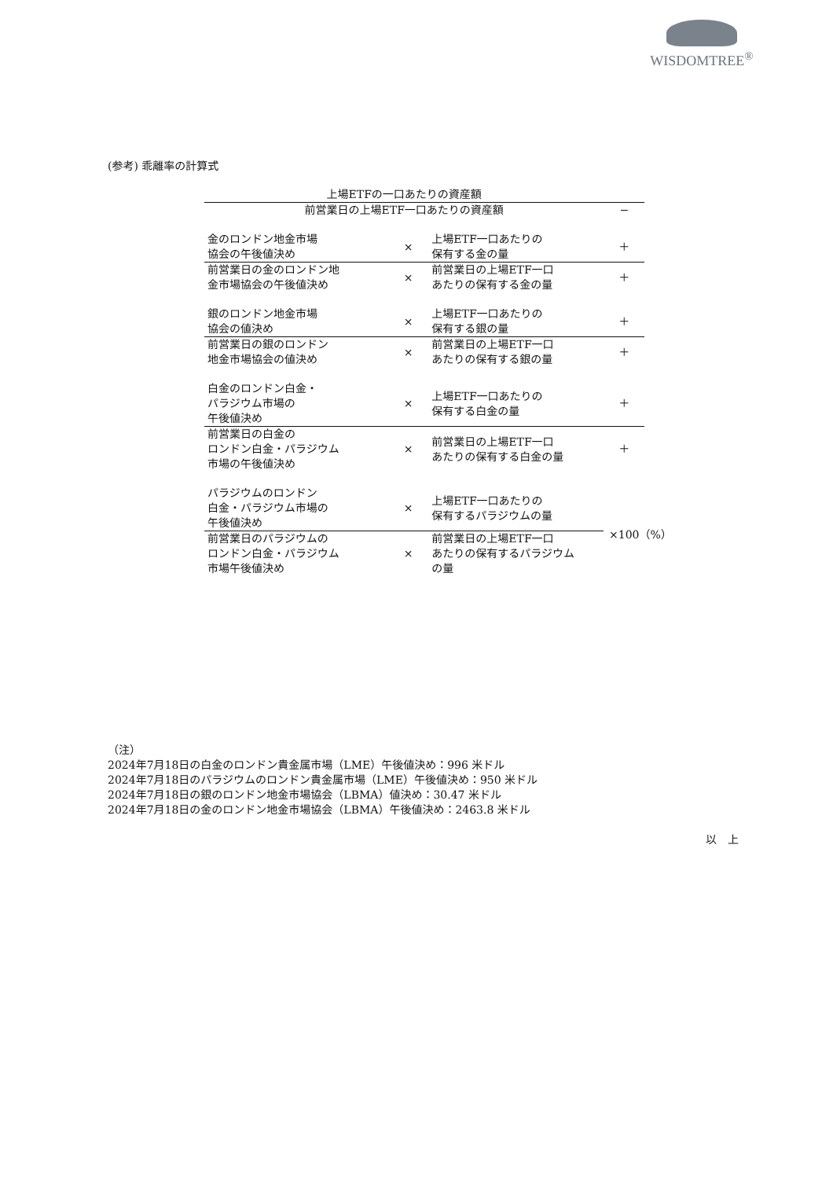WISDOMTREE<sup>®</sup>
(参考) 乖離率の計算式
| 上場ETFの一口あたりの資産額 | | | |
| 前営業日の上場ETF一口あたりの資産額 | | | − |
| 金のロンドン地金市場 協会の午後値決め | × | 上場ETF一口あたりの 保有する金の量 | ＋ |
| 前営業日の金のロンドン地 金市場協会の午後値決め | × | 前営業日の上場ETF一口 あたりの保有する金の量 | ＋ |
| 銀のロンドン地金市場 協会の値決め | × | 上場ETF一口あたりの 保有する銀の量 | ＋ |
| 前営業日の銀のロンドン 地金市場協会の値決め | × | 前営業日の上場ETF一口 あたりの保有する銀の量 | ＋ |
| 白金のロンドン白金・ パラジウム市場の 午後値決め | × | 上場ETF一口あたりの 保有する白金の量 | ＋ |
| 前営業日の白金の ロンドン白金・パラジウム 市場の午後値決め | × | 前営業日の上場ETF一口 あたりの保有する白金の量 | ＋ |
| パラジウムのロンドン 白金・パラジウム市場の 午後値決め | × | 上場ETF一口あたりの 保有するパラジウムの量 | |
| 前営業日のパラジウムの ロンドン白金・パラジウム 市場午後値決め | × | 前営業日の上場ETF一口 あたりの保有するパラジウム の量 | |
×100（%）
（注）
2024年7月18日の白金のロンドン貴金属市場（LME）午後値決め：996 米ドル
2024年7月18日のパラジウムのロンドン貴金属市場（LME）午後値決め：950 米ドル
2024年7月18日の銀のロンドン地金市場協会（LBMA）値決め：30.47 米ドル
2024年7月18日の金のロンドン地金市場協会（LBMA）午後値決め：2463.8 米ドル
以　上